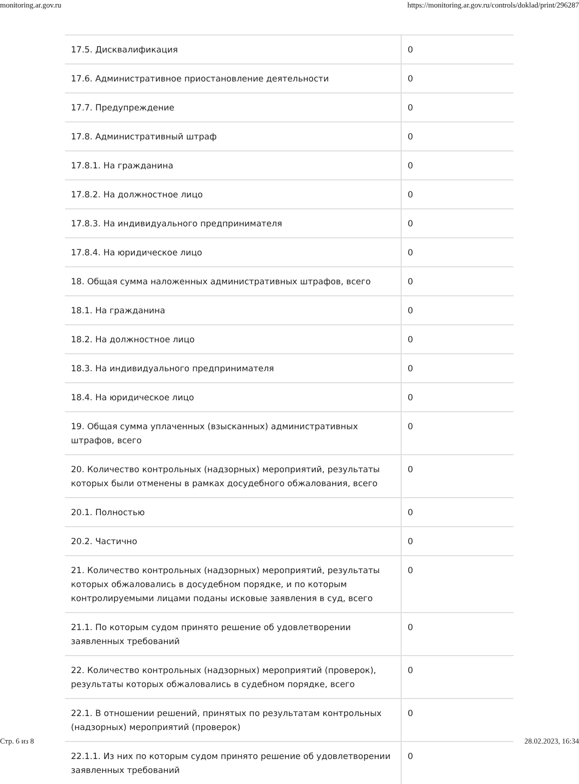monitoring.ar.gov.ru https://monitoring.ar.gov.ru/controls/doklad/print/296287
| 17.5. Дисквалификация | 0 |
| 17.6. Административное приостановление деятельности | 0 |
| 17.7. Предупреждение | 0 |
| 17.8. Административный штраф | 0 |
| 17.8.1. На гражданина | 0 |
| 17.8.2. На должностное лицо | 0 |
| 17.8.3. На индивидуального предпринимателя | 0 |
| 17.8.4. На юридическое лицо | 0 |
| 18. Общая сумма наложенных административных штрафов, всего | 0 |
| 18.1. На гражданина | 0 |
| 18.2. На должностное лицо | 0 |
| 18.3. На индивидуального предпринимателя | 0 |
| 18.4. На юридическое лицо | 0 |
| 19. Общая сумма уплаченных (взысканных) административных штрафов, всего | 0 |
| 20. Количество контрольных (надзорных) мероприятий, результаты которых были отменены в рамках досудебного обжалования, всего | 0 |
| 20.1. Полностью | 0 |
| 20.2. Частично | 0 |
| 21. Количество контрольных (надзорных) мероприятий, результаты которых обжаловались в досудебном порядке, и по которым контролируемыми лицами поданы исковые заявления в суд, всего | 0 |
| 21.1. По которым судом принято решение об удовлетворении заявленных требований | 0 |
| 22. Количество контрольных (надзорных) мероприятий (проверок), результаты которых обжаловались в судебном порядке, всего | 0 |
| 22.1. В отношении решений, принятых по результатам контрольных (надзорных) мероприятий (проверок) | 0 |
| 22.1.1. Из них по которым судом принято решение об удовлетворении заявленных требований | 0 |
Стр. 6 из 8 28.02.2023, 16:34